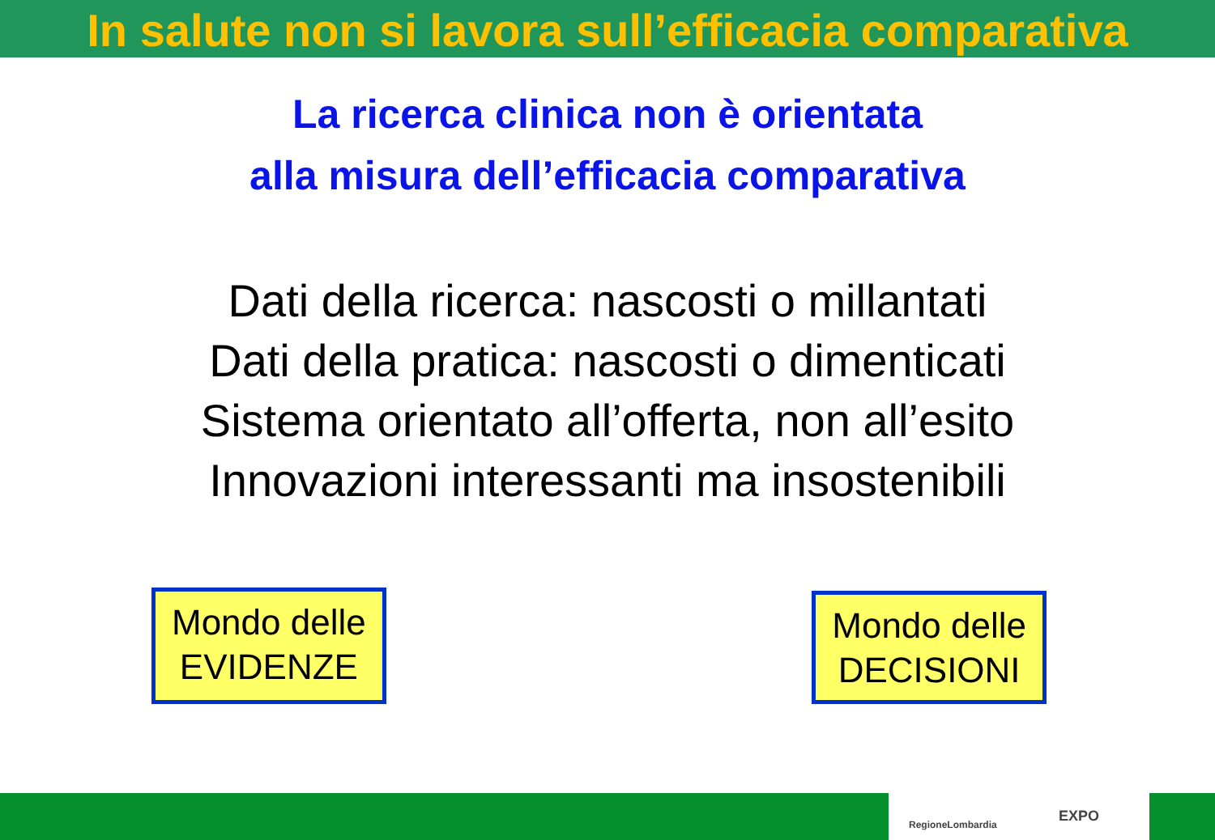In salute non si lavora sull’efficacia comparativa
La ricerca clinica non è orientata
alla misura dell’efficacia comparativa
Dati della ricerca: nascosti o millantati
Dati della pratica: nascosti o dimenticati
Sistema orientato all’offerta, non all’esito
Innovazioni interessanti ma insostenibili
Mondo delle
EVIDENZE
Mondo delle
DECISIONI
RegioneLombardia EXPO